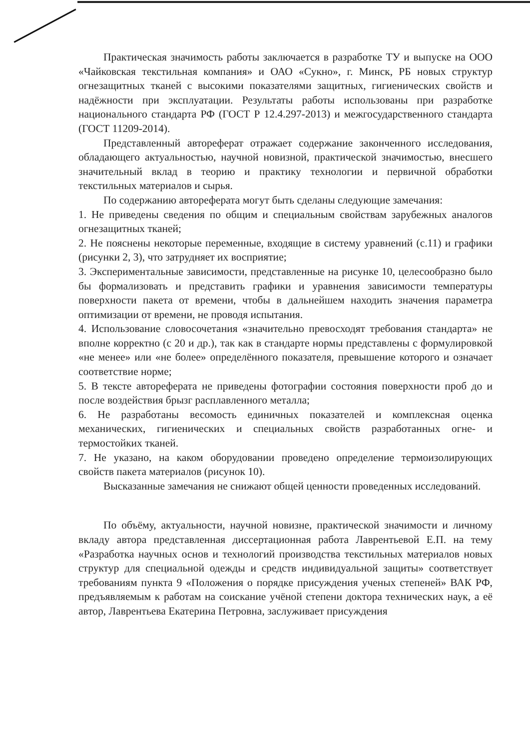Практическая значимость работы заключается в разработке ТУ и выпуске на ООО «Чайковская текстильная компания» и ОАО «Сукно», г. Минск, РБ новых структур огнезащитных тканей с высокими показателями защитных, гигиенических свойств и надёжности при эксплуатации. Результаты работы использованы при разработке национального стандарта РФ (ГОСТ Р 12.4.297-2013) и межгосударственного стандарта (ГОСТ 11209-2014).
Представленный автореферат отражает содержание законченного исследования, обладающего актуальностью, научной новизной, практической значимостью, внесшего значительный вклад в теорию и практику технологии и первичной обработки текстильных материалов и сырья.
По содержанию автореферата могут быть сделаны следующие замечания:
1. Не приведены сведения по общим и специальным свойствам зарубежных аналогов огнезащитных тканей;
2. Не пояснены некоторые переменные, входящие в систему уравнений (с.11) и графики (рисунки 2, 3), что затрудняет их восприятие;
3. Экспериментальные зависимости, представленные на рисунке 10, целесообразно было бы формализовать и представить графики и уравнения зависимости температуры поверхности пакета от времени, чтобы в дальнейшем находить значения параметра оптимизации от времени, не проводя испытания.
4. Использование словосочетания «значительно превосходят требования стандарта» не вполне корректно (с 20 и др.), так как в стандарте нормы представлены с формулировкой «не менее» или «не более» определённого показателя, превышение которого и означает соответствие норме;
5. В тексте автореферата не приведены фотографии состояния поверхности проб до и после воздействия брызг расплавленного металла;
6. Не разработаны весомость единичных показателей и комплексная оценка механических, гигиенических и специальных свойств разработанных огне- и термостойких тканей.
7. Не указано, на каком оборудовании проведено определение термоизолирующих свойств пакета материалов (рисунок 10).
Высказанные замечания не снижают общей ценности проведенных исследований.
По объёму, актуальности, научной новизне, практической значимости и личному вкладу автора представленная диссертационная работа Лаврентьевой Е.П. на тему «Разработка научных основ и технологий производства текстильных материалов новых структур для специальной одежды и средств индивидуальной защиты» соответствует требованиям пункта 9 «Положения о порядке присуждения ученых степеней» ВАК РФ, предъявляемым к работам на соискание учёной степени доктора технических наук, а её автор, Лаврентьева Екатерина Петровна, заслуживает присуждения